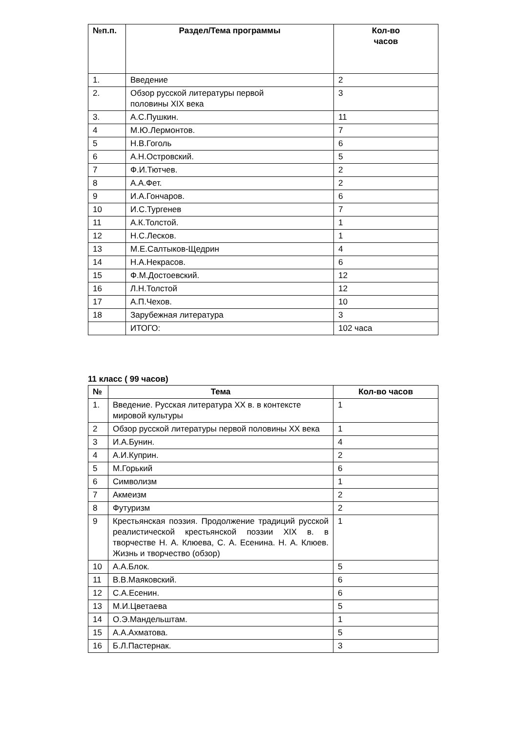| №п.п. | Раздел/Тема программы | Кол-во часов |
| --- | --- | --- |
| 1. | Введение | 2 |
| 2. | Обзор русской литературы первой половины XIX века | 3 |
| 3. | А.С.Пушкин. | 11 |
| 4 | М.Ю.Лермонтов. | 7 |
| 5 | Н.В.Гоголь | 6 |
| 6 | А.Н.Островский. | 5 |
| 7 | Ф.И.Тютчев. | 2 |
| 8 | А.А.Фет. | 2 |
| 9 | И.А.Гончаров. | 6 |
| 10 | И.С.Тургенев | 7 |
| 11 | А.К.Толстой. | 1 |
| 12 | Н.С.Лесков. | 1 |
| 13 | М.Е.Салтыков-Щедрин | 4 |
| 14 | Н.А.Некрасов. | 6 |
| 15 | Ф.М.Достоевский. | 12 |
| 16 | Л.Н.Толстой | 12 |
| 17 | А.П.Чехов. | 10 |
| 18 | Зарубежная литература | 3 |
| | ИТОГО: | 102 часа |
11 класс ( 99 часов)
| № | Тема | Кол-во часов |
| --- | --- | --- |
| 1. | Введение. Русская литература XX в. в контексте мировой культуры | 1 |
| 2 | Обзор русской литературы первой половины XX века | 1 |
| 3 | И.А.Бунин. | 4 |
| 4 | А.И.Куприн. | 2 |
| 5 | М.Горький | 6 |
| 6 | Символизм | 1 |
| 7 | Акмеизм | 2 |
| 8 | Футуризм | 2 |
| 9 | Крестьянская поэзия. Продолжение традиций русской реалистической крестьянской поэзии XIX в. в творчестве Н. А. Клюева, С. А. Есенина. Н. А. Клюев. Жизнь и творчество (обзор) | 1 |
| 10 | А.А.Блок. | 5 |
| 11 | В.В.Маяковский. | 6 |
| 12 | С.А.Есенин. | 6 |
| 13 | М.И.Цветаева | 5 |
| 14 | О.Э.Мандельштам. | 1 |
| 15 | А.А.Ахматова. | 5 |
| 16 | Б.Л.Пастернак. | 3 |